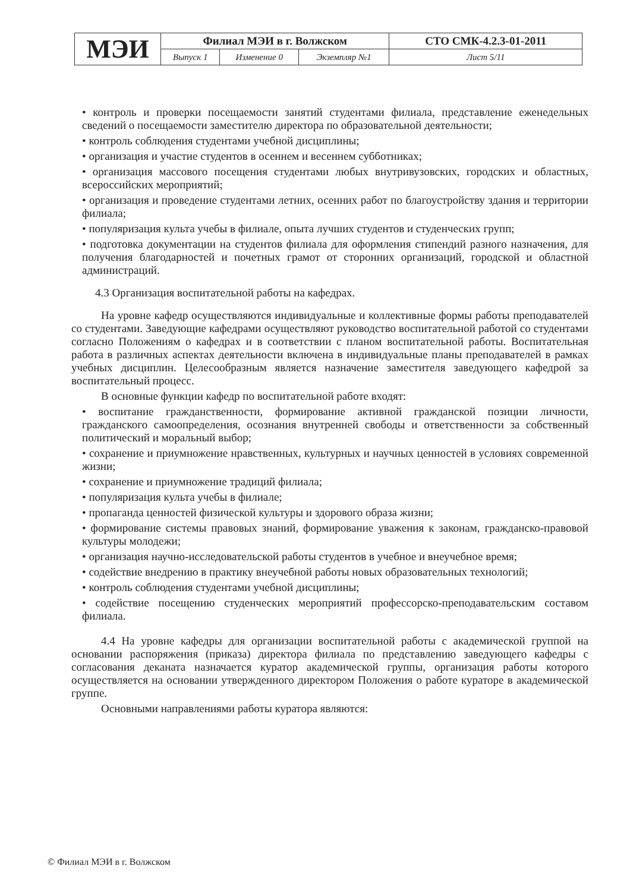| МЭИ | Филиал МЭИ в г. Волжском | | | СТО СМК-4.2.3-01-2011 |
| | Выпуск 1 | Изменение 0 | Экземпляр №1 | Лист 5/11 |
• контроль и проверки посещаемости занятий студентами филиала, представление еженедельных сведений о посещаемости заместителю директора по образовательной деятельности;
• контроль соблюдения студентами учебной дисциплины;
• организация и участие студентов в осеннем и весеннем субботниках;
• организация массового посещения студентами любых внутривузовских, городских и областных, всероссийских мероприятий;
• организация и проведение студентами летних, осенних работ по благоустройству здания и территории филиала;
• популяризация культа учебы в филиале, опыта лучших студентов и студенческих групп;
• подготовка документации на студентов филиала для оформления стипендий разного назначения, для получения благодарностей и почетных грамот от сторонних организаций, городской и областной администраций.
4.3 Организация воспитательной работы на кафедрах.
На уровне кафедр осуществляются индивидуальные и коллективные формы работы преподавателей со студентами. Заведующие кафедрами осуществляют руководство воспитательной работой со студентами согласно Положениям о кафедрах и в соответствии с планом воспитательной работы. Воспитательная работа в различных аспектах деятельности включена в индивидуальные планы преподавателей в рамках учебных дисциплин. Целесообразным является назначение заместителя заведующего кафедрой за воспитательный процесс.
В основные функции кафедр по воспитательной работе входят:
• воспитание гражданственности, формирование активной гражданской позиции личности, гражданского самоопределения, осознания внутренней свободы и ответственности за собственный политический и моральный выбор;
• сохранение и приумножение нравственных, культурных и научных ценностей в условиях современной жизни;
• сохранение и приумножение традиций филиала;
• популяризация культа учебы в филиале;
• пропаганда ценностей физической культуры и здорового образа жизни;
• формирование системы правовых знаний, формирование уважения к законам, гражданско-правовой культуры молодежи;
• организация научно-исследовательской работы студентов в учебное и внеучебное время;
• содействие внедрению в практику внеучебной работы новых образовательных технологий;
• контроль соблюдения студентами учебной дисциплины;
• содействие посещению студенческих мероприятий профессорско-преподавательским составом филиала.
4.4 На уровне кафедры для организации воспитательной работы с академической группой на основании распоряжения (приказа) директора филиала по представлению заведующего кафедры с согласования деканата назначается куратор академической группы, организация работы которого осуществляется на основании утвержденного директором Положения о работе кураторе в академической группе.
Основными направлениями работы куратора являются:
© Филиал МЭИ в г. Волжском